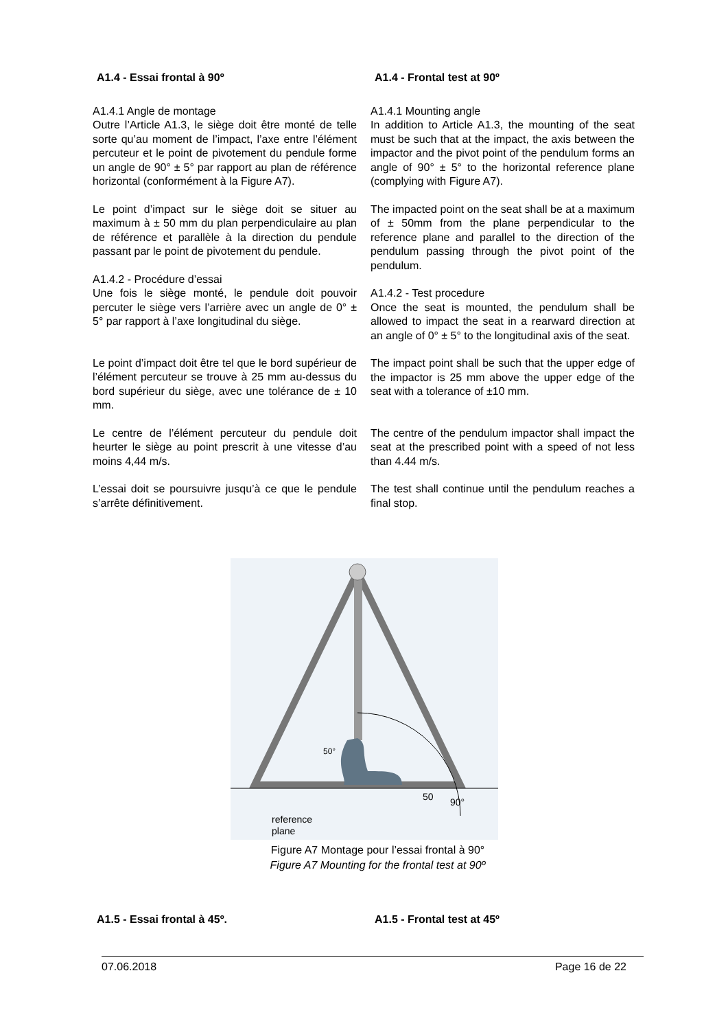A1.4 - Essai frontal à 90º
A1.4.1 Angle de montage
Outre l’Article A1.3, le siège doit être monté de telle sorte qu’au moment de l’impact, l’axe entre l’élément percuteur et le point de pivotement du pendule forme un angle de 90° ± 5° par rapport au plan de référence horizontal (conformément à la Figure A7).
Le point d’impact sur le siège doit se situer au maximum à ± 50 mm du plan perpendiculaire au plan de référence et parallèle à la direction du pendule passant par le point de pivotement du pendule.
A1.4.2 - Procédure d’essai
Une fois le siège monté, le pendule doit pouvoir percuter le siège vers l’arrière avec un angle de 0° ± 5° par rapport à l’axe longitudinal du siège.
Le point d’impact doit être tel que le bord supérieur de l’élément percuteur se trouve à 25 mm au-dessus du bord supérieur du siège, avec une tolérance de ± 10 mm.
Le centre de l’élément percuteur du pendule doit heurter le siège au point prescrit à une vitesse d’au moins 4,44 m/s.
L’essai doit se poursuivre jusqu’à ce que le pendule s’arrête définitivement.
A1.4 - Frontal test at 90º
A1.4.1 Mounting angle
In addition to Article A1.3, the mounting of the seat must be such that at the impact, the axis between the impactor and the pivot point of the pendulum forms an angle of 90° ± 5° to the horizontal reference plane (complying with Figure A7).
The impacted point on the seat shall be at a maximum of ± 50mm from the plane perpendicular to the reference plane and parallel to the direction of the pendulum passing through the pivot point of the pendulum.
A1.4.2 - Test procedure
Once the seat is mounted, the pendulum shall be allowed to impact the seat in a rearward direction at an angle of 0° ± 5° to the longitudinal axis of the seat.
The impact point shall be such that the upper edge of the impactor is 25 mm above the upper edge of the seat with a tolerance of ±10 mm.
The centre of the pendulum impactor shall impact the seat at the prescribed point with a speed of not less than 4.44 m/s.
The test shall continue until the pendulum reaches a final stop.
reference
plane
50
50°
90°
Figure A7 Montage pour l’essai frontal à 90°
Figure A7 Mounting for the frontal test at 90º
A1.5 - Essai frontal à 45º. A1.5 - Frontal test at 45º
07.06.2018 Page 16 de 22